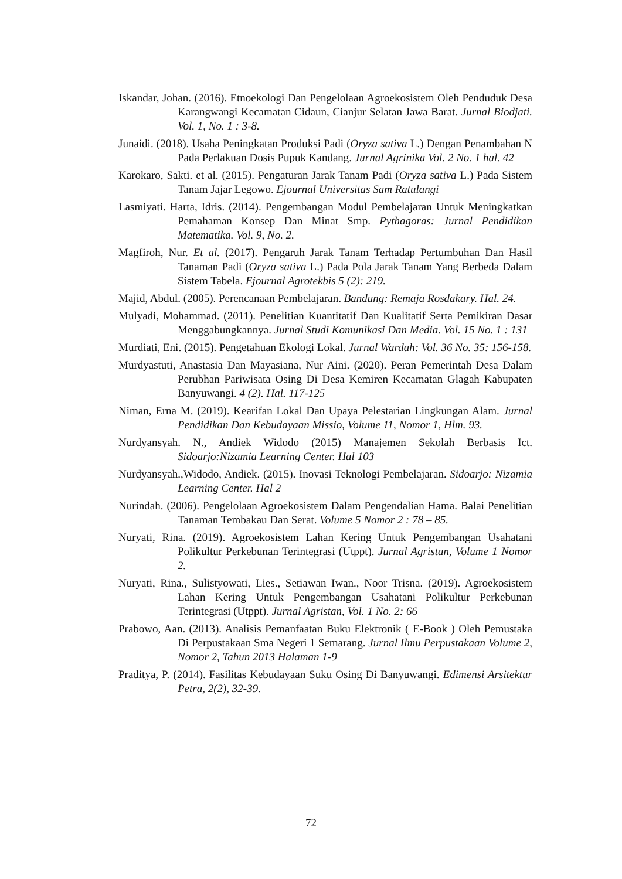Iskandar, Johan. (2016). Etnoekologi Dan Pengelolaan Agroekosistem Oleh Penduduk Desa Karangwangi Kecamatan Cidaun, Cianjur Selatan Jawa Barat. Jurnal Biodjati. Vol. 1, No. 1 : 3-8.
Junaidi. (2018). Usaha Peningkatan Produksi Padi (Oryza sativa L.) Dengan Penambahan N Pada Perlakuan Dosis Pupuk Kandang. Jurnal Agrinika Vol. 2 No. 1 hal. 42
Karokaro, Sakti. et al. (2015). Pengaturan Jarak Tanam Padi (Oryza sativa L.) Pada Sistem Tanam Jajar Legowo. Ejournal Universitas Sam Ratulangi
Lasmiyati. Harta, Idris. (2014). Pengembangan Modul Pembelajaran Untuk Meningkatkan Pemahaman Konsep Dan Minat Smp. Pythagoras: Jurnal Pendidikan Matematika. Vol. 9, No. 2.
Magfiroh, Nur. Et al. (2017). Pengaruh Jarak Tanam Terhadap Pertumbuhan Dan Hasil Tanaman Padi (Oryza sativa L.) Pada Pola Jarak Tanam Yang Berbeda Dalam Sistem Tabela. Ejournal Agrotekbis 5 (2): 219.
Majid, Abdul. (2005). Perencanaan Pembelajaran. Bandung: Remaja Rosdakary. Hal. 24.
Mulyadi, Mohammad. (2011). Penelitian Kuantitatif Dan Kualitatif Serta Pemikiran Dasar Menggabungkannya. Jurnal Studi Komunikasi Dan Media. Vol. 15 No. 1 : 131
Murdiati, Eni. (2015). Pengetahuan Ekologi Lokal. Jurnal Wardah: Vol. 36 No. 35: 156-158.
Murdyastuti, Anastasia Dan Mayasiana, Nur Aini. (2020). Peran Pemerintah Desa Dalam Perubhan Pariwisata Osing Di Desa Kemiren Kecamatan Glagah Kabupaten Banyuwangi. 4 (2). Hal. 117-125
Niman, Erna M. (2019). Kearifan Lokal Dan Upaya Pelestarian Lingkungan Alam. Jurnal Pendidikan Dan Kebudayaan Missio, Volume 11, Nomor 1, Hlm. 93.
Nurdyansyah. N., Andiek Widodo (2015) Manajemen Sekolah Berbasis Ict. Sidoarjo:Nizamia Learning Center. Hal 103
Nurdyansyah.,Widodo, Andiek. (2015). Inovasi Teknologi Pembelajaran. Sidoarjo: Nizamia Learning Center. Hal 2
Nurindah. (2006). Pengelolaan Agroekosistem Dalam Pengendalian Hama. Balai Penelitian Tanaman Tembakau Dan Serat. Volume 5 Nomor 2 : 78 – 85.
Nuryati, Rina. (2019). Agroekosistem Lahan Kering Untuk Pengembangan Usahatani Polikultur Perkebunan Terintegrasi (Utppt). Jurnal Agristan, Volume 1 Nomor 2.
Nuryati, Rina., Sulistyowati, Lies., Setiawan Iwan., Noor Trisna. (2019). Agroekosistem Lahan Kering Untuk Pengembangan Usahatani Polikultur Perkebunan Terintegrasi (Utppt). Jurnal Agristan, Vol. 1 No. 2: 66
Prabowo, Aan. (2013). Analisis Pemanfaatan Buku Elektronik ( E-Book ) Oleh Pemustaka Di Perpustakaan Sma Negeri 1 Semarang. Jurnal Ilmu Perpustakaan Volume 2, Nomor 2, Tahun 2013 Halaman 1-9
Praditya, P. (2014). Fasilitas Kebudayaan Suku Osing Di Banyuwangi. Edimensi Arsitektur Petra, 2(2), 32-39.
72